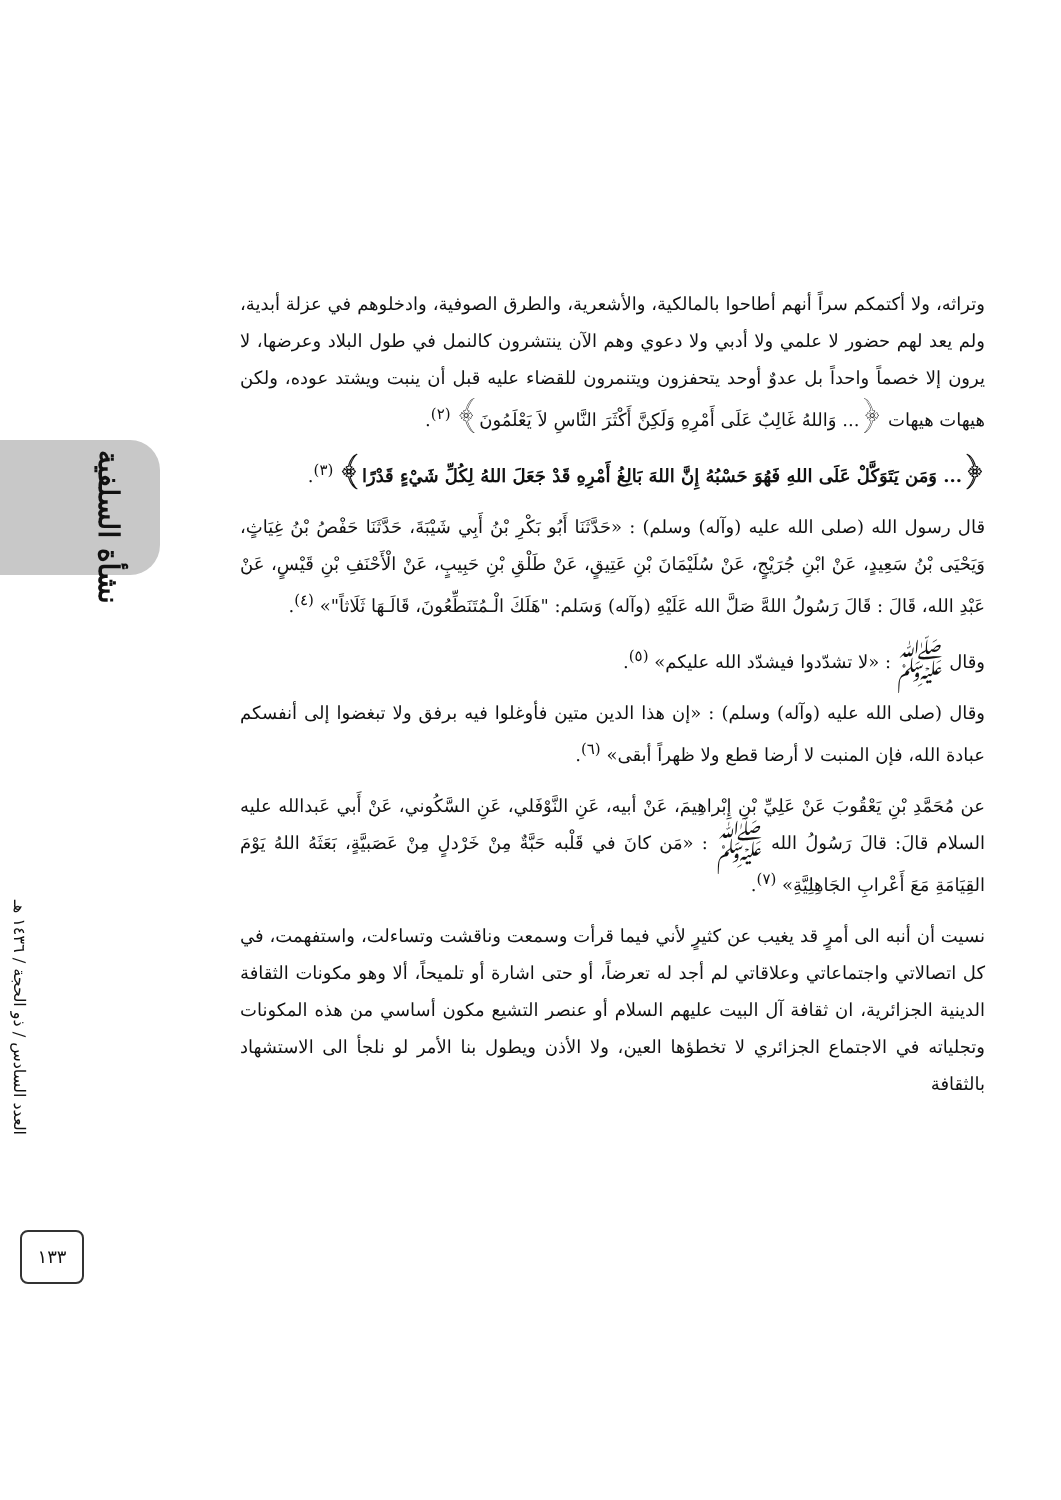نشأة السلفية
العدد السادس / ذو الحجة / ١٤٣٦ هـ
وتراثه، ولا أكتمكم سراً أنهم أطاحوا بالمالكية، والأشعرية، والطرق الصوفية، وادخلوهم في عزلة أبدية، ولم يعد لهم حضور لا علمي ولا أدبي ولا دعوي وهم الآن ينتشرون كالنمل في طول البلاد وعرضها، لا يرون إلا خصماً واحداً بل عدوٌ أوحد يتحفزون ويتنمرون للقضاء عليه قبل أن ينبت ويشتد عوده، ولكن هيهات هيهات ﴿... وَاللهُ غَالِبٌ عَلَى أَمْرِهِ وَلَكِنَّ أَكْثَرَ النَّاسِ لاَ يَعْلَمُونَ﴾ <sup>(٢)</sup>.
﴿... وَمَن يَتَوَكَّلْ عَلَى اللهِ فَهُوَ حَسْبُهُ إِنَّ اللهَ بَالِغُ أَمْرِهِ قَدْ جَعَلَ اللهُ لِكُلِّ شَيْءٍ قَدْرًا﴾ <sup>(٣)</sup>.
قال رسول الله (صلى الله عليه (وآله) وسلم) : «حَدَّثَنَا أَبُو بَكْرِ بْنُ أَبِي شَيْبَةَ، حَدَّثَنَا حَفْصُ بْنُ غِيَاثٍ، وَيَحْيَى بْنُ سَعِيدٍ، عَنْ ابْنِ جُرَيْجٍ، عَنْ سُلَيْمَانَ بْنِ عَتِيقٍ، عَنْ طَلْقِ بْنِ حَبِيبٍ، عَنْ الْأَحْنَفِ بْنِ قَيْسٍ، عَنْ عَبْدِ الله، قَالَ : قَالَ رَسُولُ اللهَّ صَلَّ الله عَلَيْهِ (وآله) وَسَلم: "هَلَكَ الْـمُتَنَطِّعُونَ، قَالَـهَا ثَلَاثاً"» <sup>(٤)</sup>.
وقال ﷺ : «لا تشدّدوا فيشدّد الله عليكم» <sup>(٥)</sup>.
وقال (صلى الله عليه (وآله) وسلم) : «إن هذا الدين متين فأوغلوا فيه برفق ولا تبغضوا إلى أنفسكم عبادة الله، فإن المنبت لا أرضا قطع ولا ظهراً أبقى» <sup>(٦)</sup>.
عن مُحَمَّدِ بْنِ يَعْقُوبَ عَنْ عَلِيِّ بْنِ إِبْراهِيمَ، عَنْ أبيه، عَنِ النَّوْفَلي، عَنِ السَّكُوني، عَنْ أَبي عَبدالله عليه السلام قالَ: قالَ رَسُولُ الله ﷺ : «مَن كانَ في قَلْبه حَبَّةٌ مِنْ خَرْدلٍ مِنْ عَصَبيَّةٍ، بَعَثَهُ اللهُ يَوْمَ القِيَامَةِ مَعَ أَعْرابِ الجَاهِلِيَّةِ» <sup>(٧)</sup>.
نسيت أن أنبه الى أمرٍ قد يغيب عن كثيرٍ لأني فيما قرأت وسمعت وناقشت وتساءلت، واستفهمت، في كل اتصالاتي واجتماعاتي وعلاقاتي لم أجد له تعرضاً، أو حتى اشارة أو تلميحاً، ألا وهو مكونات الثقافة الدينية الجزائرية، ان ثقافة آل البيت عليهم السلام أو عنصر التشيع مكون أساسي من هذه المكونات وتجلياته في الاجتماع الجزائري لا تخطؤها العين، ولا الأذن ويطول بنا الأمر لو نلجأ الى الاستشهاد بالثقافة
١٣٣